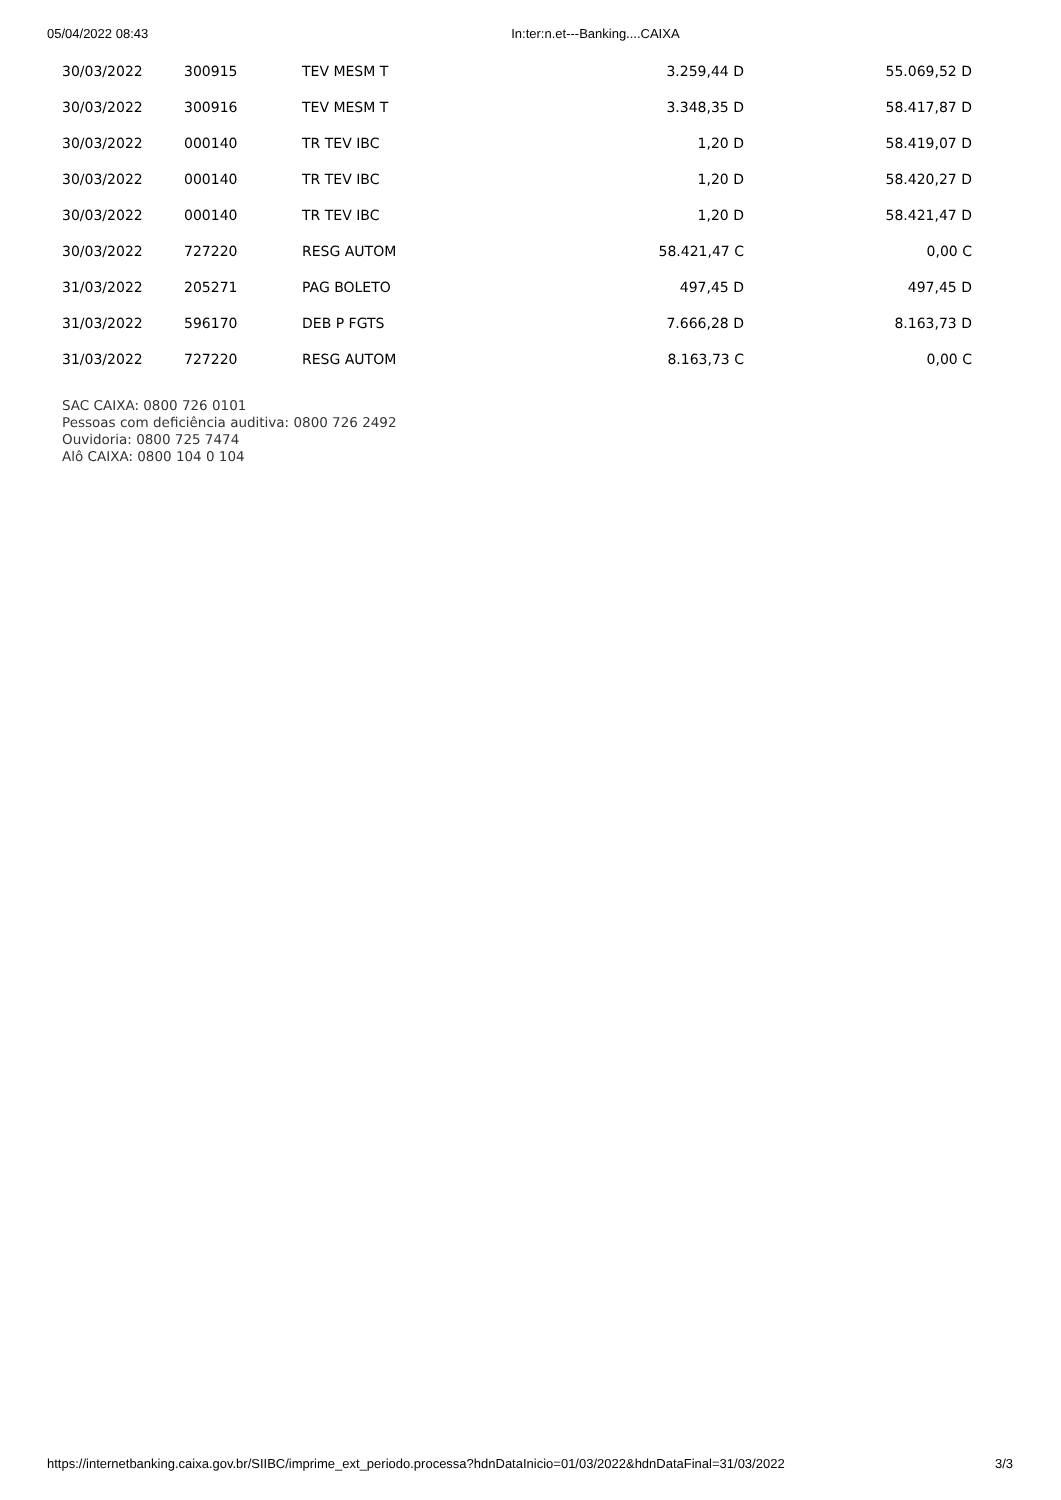05/04/2022 08:43 In:ter:n.et---Banking....CAIXA
| 30/03/2022 | 300915 | TEV MESM T | 3.259,44 D | 55.069,52 D |
| 30/03/2022 | 300916 | TEV MESM T | 3.348,35 D | 58.417,87 D |
| 30/03/2022 | 000140 | TR TEV IBC | 1,20 D | 58.419,07 D |
| 30/03/2022 | 000140 | TR TEV IBC | 1,20 D | 58.420,27 D |
| 30/03/2022 | 000140 | TR TEV IBC | 1,20 D | 58.421,47 D |
| 30/03/2022 | 727220 | RESG AUTOM | 58.421,47 C | 0,00 C |
| 31/03/2022 | 205271 | PAG BOLETO | 497,45 D | 497,45 D |
| 31/03/2022 | 596170 | DEB P FGTS | 7.666,28 D | 8.163,73 D |
| 31/03/2022 | 727220 | RESG AUTOM | 8.163,73 C | 0,00 C |
SAC CAIXA: 0800 726 0101
Pessoas com deficiência auditiva: 0800 726 2492
Ouvidoria: 0800 725 7474
Alô CAIXA: 0800 104 0 104
https://internetbanking.caixa.gov.br/SIIBC/imprime_ext_periodo.processa?hdnDataInicio=01/03/2022&hdnDataFinal=31/03/2022 3/3